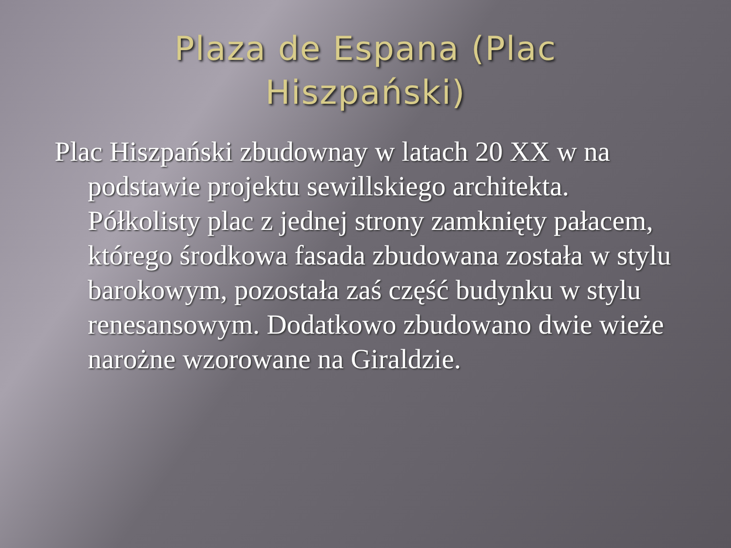Plaza de Espana (Plac
Hiszpański)
Plac Hiszpański zbudownay w latach 20 XX w na podstawie projektu sewillskiego architekta. Półkolisty plac z jednej strony zamknięty pałacem, którego środkowa fasada zbudowana została w stylu barokowym, pozostała zaś część budynku w stylu renesansowym. Dodatkowo zbudowano dwie wieże narożne wzorowane na Giraldzie.